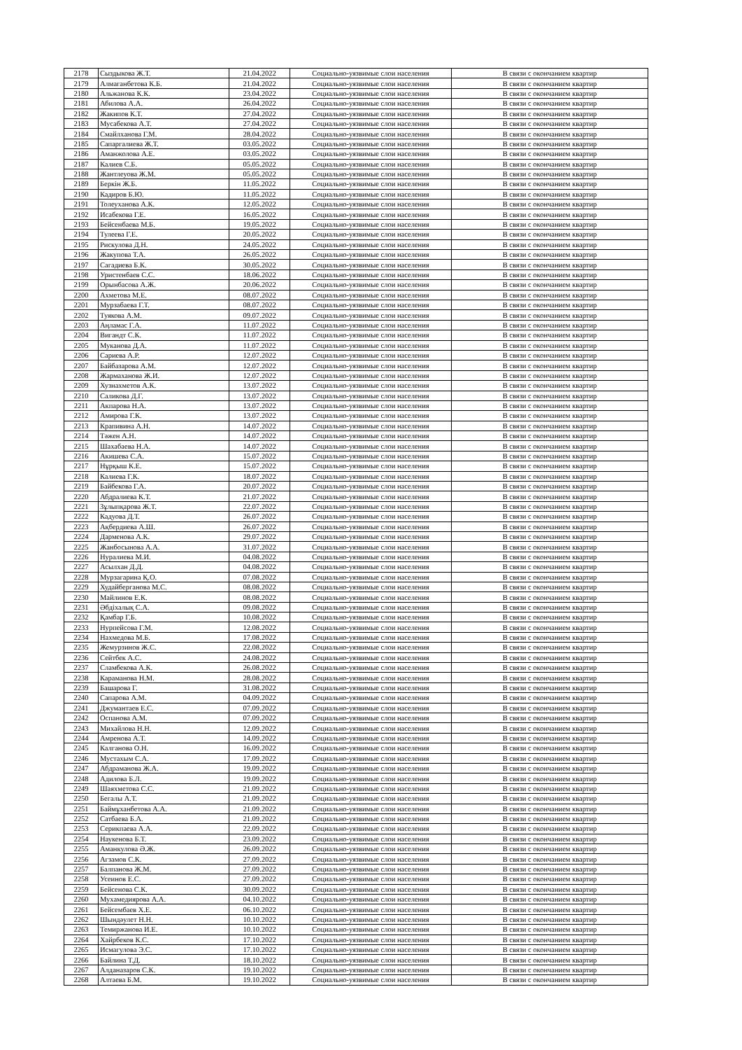| 2178 | Сыздыкова Ж.Т. | 21.04.2022 | Социально-уязвимые слои населения | В связи с окончанием квартир |
| 2179 | Алмаганбетова К.Б. | 21.04.2022 | Социально-уязвимые слои населения | В связи с окончанием квартир |
| 2180 | Альжанова К.К. | 23.04.2022 | Социально-уязвимые слои населения | В связи с окончанием квартир |
| 2181 | Абилова А.А. | 26.04.2022 | Социально-уязвимые слои населения | В связи с окончанием квартир |
| 2182 | Жакипов К.Т. | 27.04.2022 | Социально-уязвимые слои населения | В связи с окончанием квартир |
| 2183 | Мусабекова А.Т. | 27.04.2022 | Социально-уязвимые слои населения | В связи с окончанием квартир |
| 2184 | Смайлханова Г.М. | 28.04.2022 | Социально-уязвимые слои населения | В связи с окончанием квартир |
| 2185 | Сапаргалиева Ж.Т. | 03.05.2022 | Социально-уязвимые слои населения | В связи с окончанием квартир |
| 2186 | Аманжолова А.Е. | 03.05.2022 | Социально-уязвимые слои населения | В связи с окончанием квартир |
| 2187 | Калиев С.Б. | 05.05.2022 | Социально-уязвимые слои населения | В связи с окончанием квартир |
| 2188 | Жантлеуова Ж.М. | 05.05.2022 | Социально-уязвимые слои населения | В связи с окончанием квартир |
| 2189 | Беркін Ж.Б. | 11.05.2022 | Социально-уязвимые слои населения | В связи с окончанием квартир |
| 2190 | Кадиров Б.Ю. | 11.05.2022 | Социально-уязвимые слои населения | В связи с окончанием квартир |
| 2191 | Толеуханова А.К. | 12.05.2022 | Социально-уязвимые слои населения | В связи с окончанием квартир |
| 2192 | Исабекова Г.Е. | 16.05.2022 | Социально-уязвимые слои населения | В связи с окончанием квартир |
| 2193 | Бейсенбаева М.Б. | 19.05.2022 | Социально-уязвимые слои населения | В связи с окончанием квартир |
| 2194 | Тулеева Г.Е. | 20.05.2022 | Социально-уязвимые слои населения | В связи с окончанием квартир |
| 2195 | Рискулова Д.Н. | 24.05.2022 | Социально-уязвимые слои населения | В связи с окончанием квартир |
| 2196 | Жакупова Т.А. | 26.05.2022 | Социально-уязвимые слои населения | В связи с окончанием квартир |
| 2197 | Сагадиева Б.К. | 30.05.2022 | Социально-уязвимые слои населения | В связи с окончанием квартир |
| 2198 | Уристенбаев С.С. | 18.06.2022 | Социально-уязвимые слои населения | В связи с окончанием квартир |
| 2199 | Орынбасова А.Ж. | 20.06.2022 | Социально-уязвимые слои населения | В связи с окончанием квартир |
| 2200 | Ахметова М.Е. | 08.07.2022 | Социально-уязвимые слои населения | В связи с окончанием квартир |
| 2201 | Мурзабаева Г.Т. | 08.07.2022 | Социально-уязвимые слои населения | В связи с окончанием квартир |
| 2202 | Туякова А.М. | 09.07.2022 | Социально-уязвимые слои населения | В связи с окончанием квартир |
| 2203 | Аңламас Г.А. | 11.07.2022 | Социально-уязвимые слои населения | В связи с окончанием квартир |
| 2204 | Вигандт С.К. | 11.07.2022 | Социально-уязвимые слои населения | В связи с окончанием квартир |
| 2205 | Муканова Д.А. | 11.07.2022 | Социально-уязвимые слои населения | В связи с окончанием квартир |
| 2206 | Сариева А.Р. | 12.07.2022 | Социально-уязвимые слои населения | В связи с окончанием квартир |
| 2207 | Байбазарова А.М. | 12.07.2022 | Социально-уязвимые слои населения | В связи с окончанием квартир |
| 2208 | Жармаханова Ж.И. | 12.07.2022 | Социально-уязвимые слои населения | В связи с окончанием квартир |
| 2209 | Хузнахметов А.К. | 13.07.2022 | Социально-уязвимые слои населения | В связи с окончанием квартир |
| 2210 | Саликова Д.Г. | 13.07.2022 | Социально-уязвимые слои населения | В связи с окончанием квартир |
| 2211 | Акпарова Н.А. | 13.07.2022 | Социально-уязвимые слои населения | В связи с окончанием квартир |
| 2212 | Амирова Г.К. | 13.07.2022 | Социально-уязвимые слои населения | В связи с окончанием квартир |
| 2213 | Крапивина А.Н. | 14.07.2022 | Социально-уязвимые слои населения | В связи с окончанием квартир |
| 2214 | Тәжен А.Н. | 14.07.2022 | Социально-уязвимые слои населения | В связи с окончанием квартир |
| 2215 | Шахабаева Н.А. | 14.07.2022 | Социально-уязвимые слои населения | В связи с окончанием квартир |
| 2216 | Акишева С.А. | 15.07.2022 | Социально-уязвимые слои населения | В связи с окончанием квартир |
| 2217 | Нұрқыш К.Е. | 15.07.2022 | Социально-уязвимые слои населения | В связи с окончанием квартир |
| 2218 | Калиева Г.К. | 18.07.2022 | Социально-уязвимые слои населения | В связи с окончанием квартир |
| 2219 | Байбекова Г.А. | 20.07.2022 | Социально-уязвимые слои населения | В связи с окончанием квартир |
| 2220 | Абдралиева К.Т. | 21.07.2022 | Социально-уязвимые слои населения | В связи с окончанием квартир |
| 2221 | Зұлыпқарова Ж.Т. | 22.07.2022 | Социально-уязвимые слои населения | В связи с окончанием квартир |
| 2222 | Кадуова Д.Т. | 26.07.2022 | Социально-уязвимые слои населения | В связи с окончанием квартир |
| 2223 | Ақбердиева А.Ш. | 26.07.2022 | Социально-уязвимые слои населения | В связи с окончанием квартир |
| 2224 | Дарменова А.К. | 29.07.2022 | Социально-уязвимые слои населения | В связи с окончанием квартир |
| 2225 | Жанбосынова А.А. | 31.07.2022 | Социально-уязвимые слои населения | В связи с окончанием квартир |
| 2226 | Нуралиева М.И. | 04.08.2022 | Социально-уязвимые слои населения | В связи с окончанием квартир |
| 2227 | Асылхан Д.Д. | 04.08.2022 | Социально-уязвимые слои населения | В связи с окончанием квартир |
| 2228 | Мурзагарина Қ.О. | 07.08.2022 | Социально-уязвимые слои населения | В связи с окончанием квартир |
| 2229 | Худайберганова М.С. | 08.08.2022 | Социально-уязвимые слои населения | В связи с окончанием квартир |
| 2230 | Майлинов Е.К. | 08.08.2022 | Социально-уязвимые слои населения | В связи с окончанием квартир |
| 2231 | Әбдіхалық С.А. | 09.08.2022 | Социально-уязвимые слои населения | В связи с окончанием квартир |
| 2232 | Қамбар Г.Б. | 10.08.2022 | Социально-уязвимые слои населения | В связи с окончанием квартир |
| 2233 | Нурпейсова Г.М. | 12.08.2022 | Социально-уязвимые слои населения | В связи с окончанием квартир |
| 2234 | Нахмедова М.Б. | 17.08.2022 | Социально-уязвимые слои населения | В связи с окончанием квартир |
| 2235 | Жемурзинов Ж.С. | 22.08.2022 | Социально-уязвимые слои населения | В связи с окончанием квартир |
| 2236 | Сейтбек А.С. | 24.08.2022 | Социально-уязвимые слои населения | В связи с окончанием квартир |
| 2237 | Сламбекова А.К. | 26.08.2022 | Социально-уязвимые слои населения | В связи с окончанием квартир |
| 2238 | Караманова Н.М. | 28.08.2022 | Социально-уязвимые слои населения | В связи с окончанием квартир |
| 2239 | Башарова Г. | 31.08.2022 | Социально-уязвимые слои населения | В связи с окончанием квартир |
| 2240 | Сапарова А.М. | 04.09.2022 | Социально-уязвимые слои населения | В связи с окончанием квартир |
| 2241 | Джумантаев Е.С. | 07.09.2022 | Социально-уязвимые слои населения | В связи с окончанием квартир |
| 2242 | Оспанова А.М. | 07.09.2022 | Социально-уязвимые слои населения | В связи с окончанием квартир |
| 2243 | Михайлова Н.Н. | 12.09.2022 | Социально-уязвимые слои населения | В связи с окончанием квартир |
| 2244 | Амренова А.Т. | 14.09.2022 | Социально-уязвимые слои населения | В связи с окончанием квартир |
| 2245 | Калганова О.Н. | 16.09.2022 | Социально-уязвимые слои населения | В связи с окончанием квартир |
| 2246 | Мустахым С.А. | 17.09.2022 | Социально-уязвимые слои населения | В связи с окончанием квартир |
| 2247 | Абдраманова Ж.А. | 19.09.2022 | Социально-уязвимые слои населения | В связи с окончанием квартир |
| 2248 | Адилова Б.Л. | 19.09.2022 | Социально-уязвимые слои населения | В связи с окончанием квартир |
| 2249 | Шаяхметова С.С. | 21.09.2022 | Социально-уязвимые слои населения | В связи с окончанием квартир |
| 2250 | Бегалы А.Т. | 21.09.2022 | Социально-уязвимые слои населения | В связи с окончанием квартир |
| 2251 | Баймұханбетова А.А. | 21.09.2022 | Социально-уязвимые слои населения | В связи с окончанием квартир |
| 2252 | Сатбаева Б.А. | 21.09.2022 | Социально-уязвимые слои населения | В связи с окончанием квартир |
| 2253 | Серикпаева А.А. | 22.09.2022 | Социально-уязвимые слои населения | В связи с окончанием квартир |
| 2254 | Наукенова Б.Т. | 23.09.2022 | Социально-уязвимые слои населения | В связи с окончанием квартир |
| 2255 | Аманкулова Ә.Ж. | 26.09.2022 | Социально-уязвимые слои населения | В связи с окончанием квартир |
| 2256 | Агзамов С.К. | 27.09.2022 | Социально-уязвимые слои населения | В связи с окончанием квартир |
| 2257 | Балпанова Ж.М. | 27.09.2022 | Социально-уязвимые слои населения | В связи с окончанием квартир |
| 2258 | Усеинов Е.С. | 27.09.2022 | Социально-уязвимые слои населения | В связи с окончанием квартир |
| 2259 | Бейсенова С.К. | 30.09.2022 | Социально-уязвимые слои населения | В связи с окончанием квартир |
| 2260 | Мухамедиярова А.А. | 04.10.2022 | Социально-уязвимые слои населения | В связи с окончанием квартир |
| 2261 | Бейсембаев Х.Е. | 06.10.2022 | Социально-уязвимые слои населения | В связи с окончанием квартир |
| 2262 | Шындәулет Н.Н. | 10.10.2022 | Социально-уязвимые слои населения | В связи с окончанием квартир |
| 2263 | Темиржанова И.Е. | 10.10.2022 | Социально-уязвимые слои населения | В связи с окончанием квартир |
| 2264 | Хайрбеков К.С. | 17.10.2022 | Социально-уязвимые слои населения | В связи с окончанием квартир |
| 2265 | Исмагулова Э.С. | 17.10.2022 | Социально-уязвимые слои населения | В связи с окончанием квартир |
| 2266 | Байлина Т.Д. | 18.10.2022 | Социально-уязвимые слои населения | В связи с окончанием квартир |
| 2267 | Алданазаров С.К. | 19.10.2022 | Социально-уязвимые слои населения | В связи с окончанием квартир |
| 2268 | Алтаева Б.М. | 19.10.2022 | Социально-уязвимые слои населения | В связи с окончанием квартир |